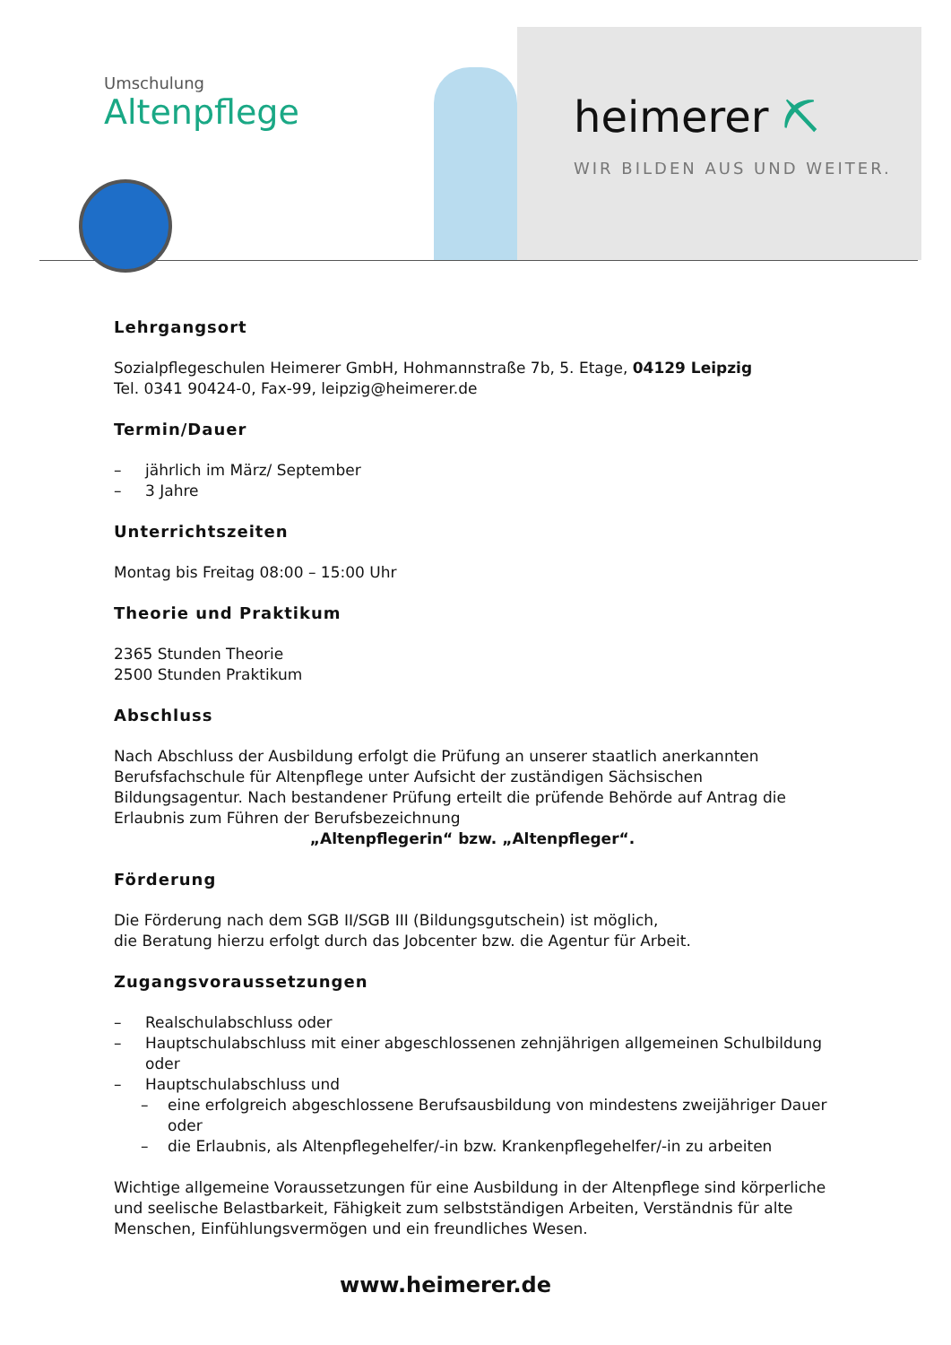Umschulung
Altenpflege
heimerer ⛏
WIR BILDEN AUS UND WEITER.
Lehrgangsort
Sozialpflegeschulen Heimerer GmbH, Hohmannstraße 7b, 5. Etage, 04129 Leipzig
Tel. 0341 90424-0, Fax-99, leipzig@heimerer.de
Termin/Dauer
– jährlich im März/ September
– 3 Jahre
Unterrichtszeiten
Montag bis Freitag 08:00 – 15:00 Uhr
Theorie und Praktikum
2365 Stunden Theorie
2500 Stunden Praktikum
Abschluss
Nach Abschluss der Ausbildung erfolgt die Prüfung an unserer staatlich anerkannten Berufsfachschule für Altenpflege unter Aufsicht der zuständigen Sächsischen Bildungsagentur. Nach bestandener Prüfung erteilt die prüfende Behörde auf Antrag die Erlaubnis zum Führen der Berufsbezeichnung
„Altenpflegerin“ bzw. „Altenpfleger“.
Förderung
Die Förderung nach dem SGB II/SGB III (Bildungsgutschein) ist möglich,
die Beratung hierzu erfolgt durch das Jobcenter bzw. die Agentur für Arbeit.
Zugangsvoraussetzungen
– Realschulabschluss oder
– Hauptschulabschluss mit einer abgeschlossenen zehnjährigen allgemeinen Schulbildung oder
– Hauptschulabschluss und
– eine erfolgreich abgeschlossene Berufsausbildung von mindestens zweijähriger Dauer oder
– die Erlaubnis, als Altenpflegehelfer/-in bzw. Krankenpflegehelfer/-in zu arbeiten
Wichtige allgemeine Voraussetzungen für eine Ausbildung in der Altenpflege sind körperliche und seelische Belastbarkeit, Fähigkeit zum selbstständigen Arbeiten, Verständnis für alte Menschen, Einfühlungsvermögen und ein freundliches Wesen.
www.heimerer.de